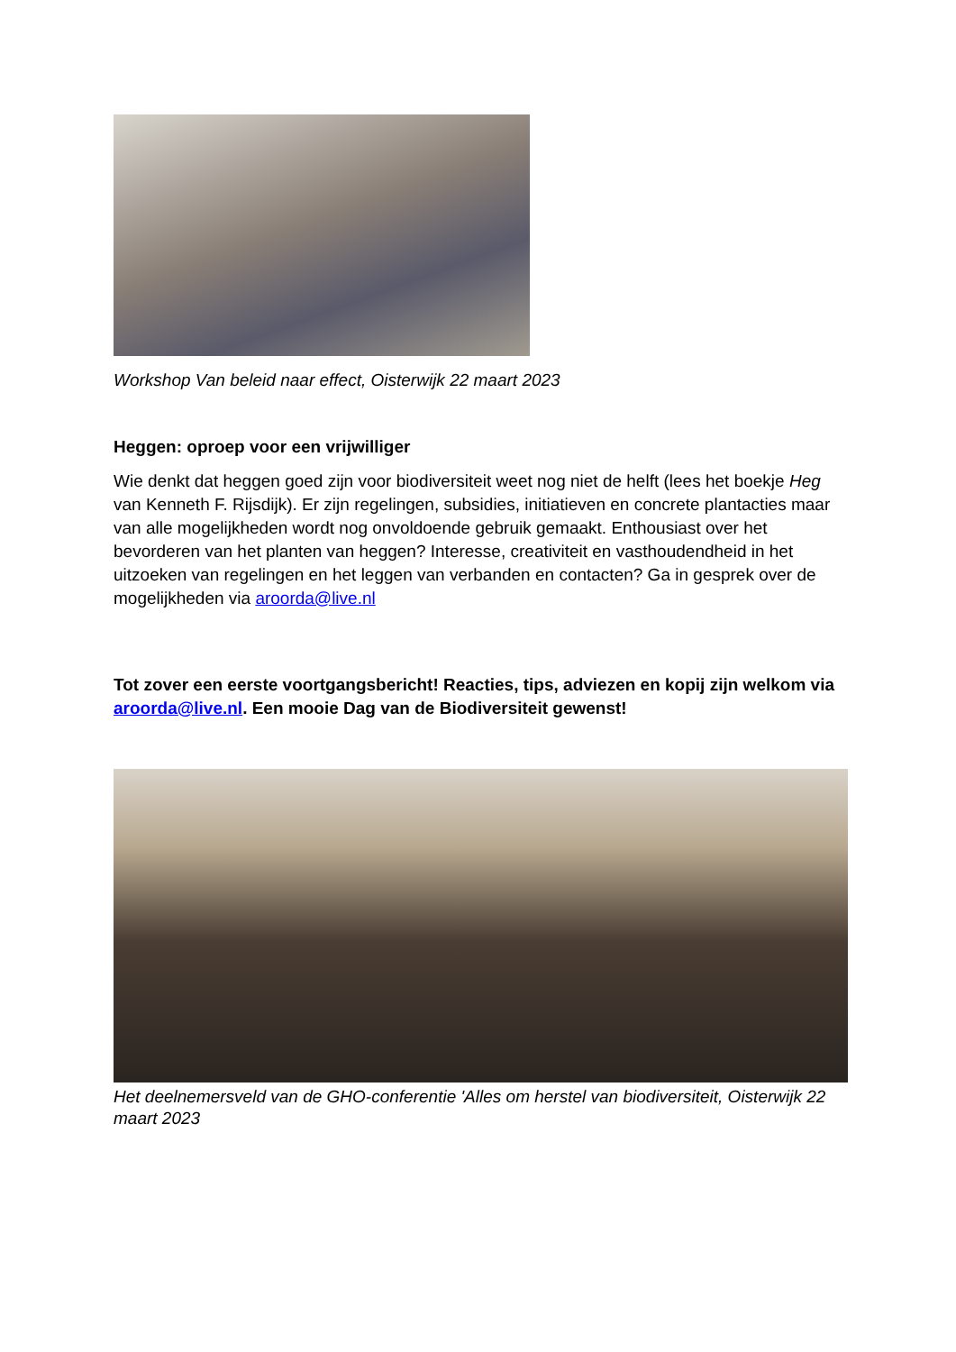Workshop Van beleid naar effect, Oisterwijk 22 maart 2023
Heggen: oproep voor een vrijwilliger
Wie denkt dat heggen goed zijn voor biodiversiteit weet nog niet de helft (lees het boekje Heg van Kenneth F. Rijsdijk). Er zijn regelingen, subsidies, initiatieven en concrete plantacties maar van alle mogelijkheden wordt nog onvoldoende gebruik gemaakt. Enthousiast over het bevorderen van het planten van heggen? Interesse, creativiteit en vasthoudendheid in het uitzoeken van regelingen en het leggen van verbanden en contacten? Ga in gesprek over de mogelijkheden via aroorda@live.nl
Tot zover een eerste voortgangsbericht! Reacties, tips, adviezen en kopij zijn welkom via aroorda@live.nl. Een mooie Dag van de Biodiversiteit gewenst!
Het deelnemersveld van de GHO-conferentie 'Alles om herstel van biodiversiteit, Oisterwijk 22 maart 2023